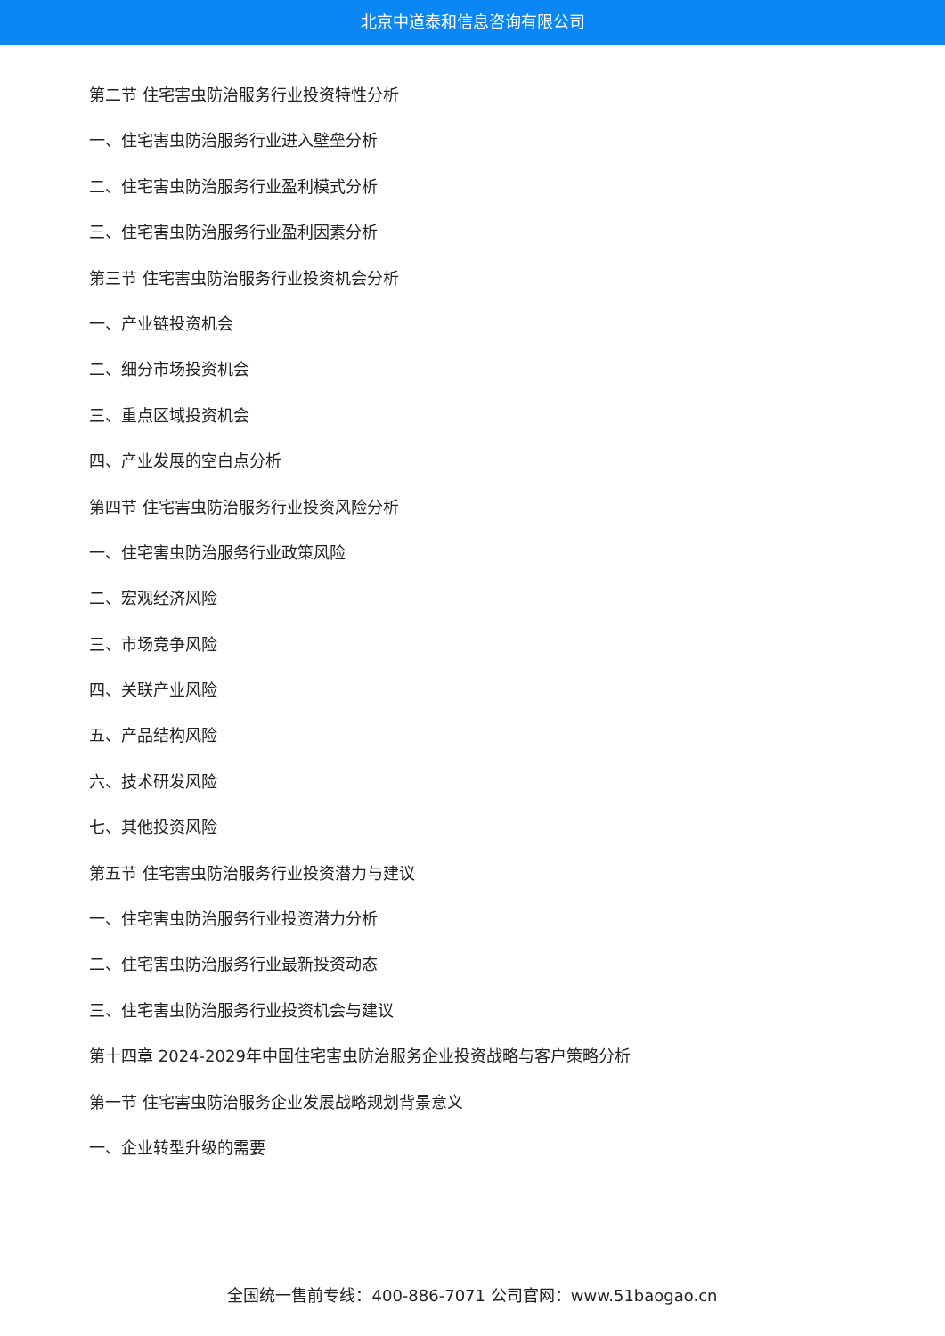北京中道泰和信息咨询有限公司
第二节 住宅害虫防治服务行业投资特性分析
一、住宅害虫防治服务行业进入壁垒分析
二、住宅害虫防治服务行业盈利模式分析
三、住宅害虫防治服务行业盈利因素分析
第三节 住宅害虫防治服务行业投资机会分析
一、产业链投资机会
二、细分市场投资机会
三、重点区域投资机会
四、产业发展的空白点分析
第四节 住宅害虫防治服务行业投资风险分析
一、住宅害虫防治服务行业政策风险
二、宏观经济风险
三、市场竞争风险
四、关联产业风险
五、产品结构风险
六、技术研发风险
七、其他投资风险
第五节 住宅害虫防治服务行业投资潜力与建议
一、住宅害虫防治服务行业投资潜力分析
二、住宅害虫防治服务行业最新投资动态
三、住宅害虫防治服务行业投资机会与建议
第十四章 2024-2029年中国住宅害虫防治服务企业投资战略与客户策略分析
第一节 住宅害虫防治服务企业发展战略规划背景意义
一、企业转型升级的需要
全国统一售前专线：400-886-7071 公司官网：www.51baogao.cn